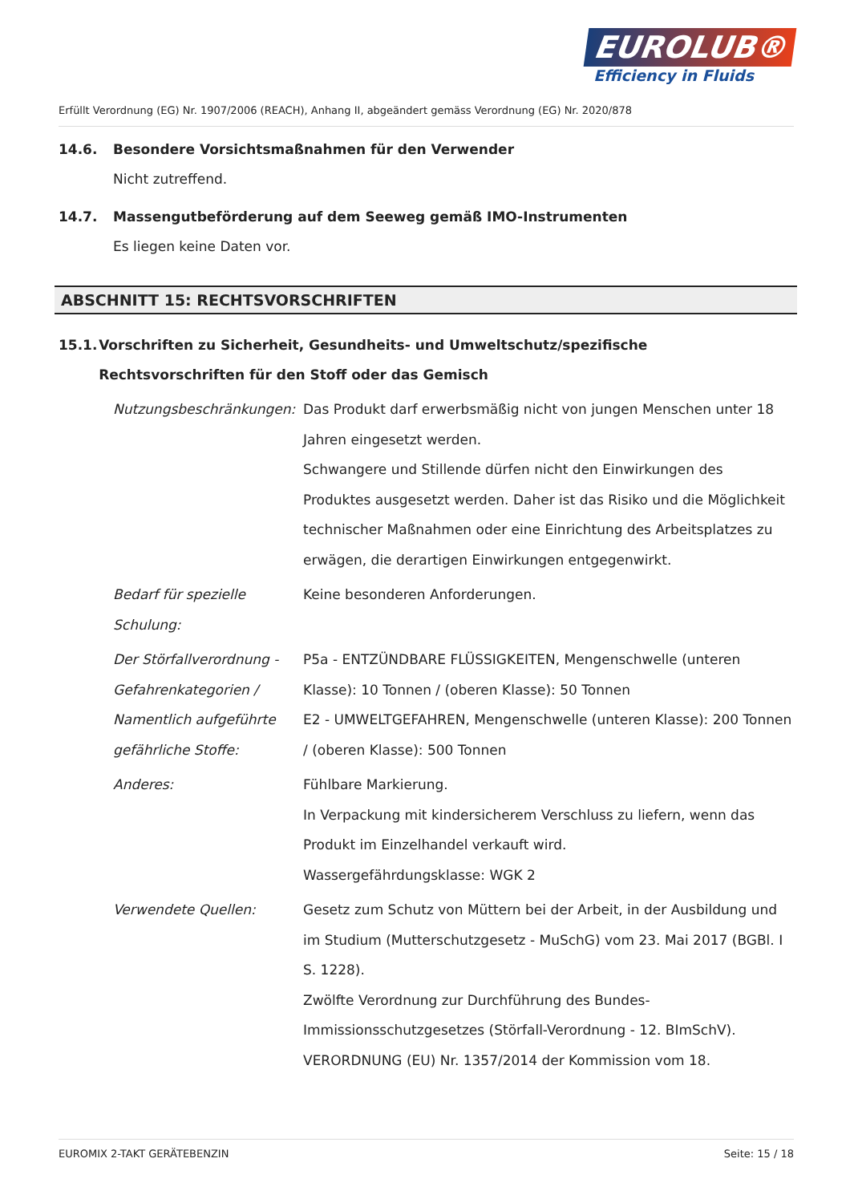EUROLUB®
Efficiency in Fluids
Erfüllt Verordnung (EG) Nr. 1907/2006 (REACH), Anhang II, abgeändert gemäss Verordnung (EG) Nr. 2020/878
14.6. Besondere Vorsichtsmaßnahmen für den Verwender
Nicht zutreffend.
14.7. Massengutbeförderung auf dem Seeweg gemäß IMO-Instrumenten
Es liegen keine Daten vor.
ABSCHNITT 15: RECHTSVORSCHRIFTEN
15.1. Vorschriften zu Sicherheit, Gesundheits- und Umweltschutz/spezifische Rechtsvorschriften für den Stoff oder das Gemisch
Nutzungsbeschränkungen: Das Produkt darf erwerbsmäßig nicht von jungen Menschen unter 18 Jahren eingesetzt werden.
Schwangere und Stillende dürfen nicht den Einwirkungen des Produktes ausgesetzt werden. Daher ist das Risiko und die Möglichkeit technischer Maßnahmen oder eine Einrichtung des Arbeitsplatzes zu erwägen, die derartigen Einwirkungen entgegenwirkt.
Bedarf für spezielle Schulung:
Keine besonderen Anforderungen.
Der Störfallverordnung - Gefahrenkategorien / Namentlich aufgeführte gefährliche Stoffe:
P5a - ENTZÜNDBARE FLÜSSIGKEITEN, Mengenschwelle (unteren Klasse): 10 Tonnen / (oberen Klasse): 50 Tonnen
E2 - UMWELTGEFAHREN, Mengenschwelle (unteren Klasse): 200 Tonnen / (oberen Klasse): 500 Tonnen
Anderes: Fühlbare Markierung.
In Verpackung mit kindersicherem Verschluss zu liefern, wenn das Produkt im Einzelhandel verkauft wird.
Wassergefährdungsklasse: WGK 2
Verwendete Quellen: Gesetz zum Schutz von Müttern bei der Arbeit, in der Ausbildung und im Studium (Mutterschutzgesetz - MuSchG) vom 23. Mai 2017 (BGBl. I S. 1228).
Zwölfte Verordnung zur Durchführung des Bundes-Immissionsschutzgesetzes (Störfall-Verordnung - 12. BImSchV).
VERORDNUNG (EU) Nr. 1357/2014 der Kommission vom 18.
EUROMIX 2-TAKT GERÄTEBENZIN Seite: 15 / 18